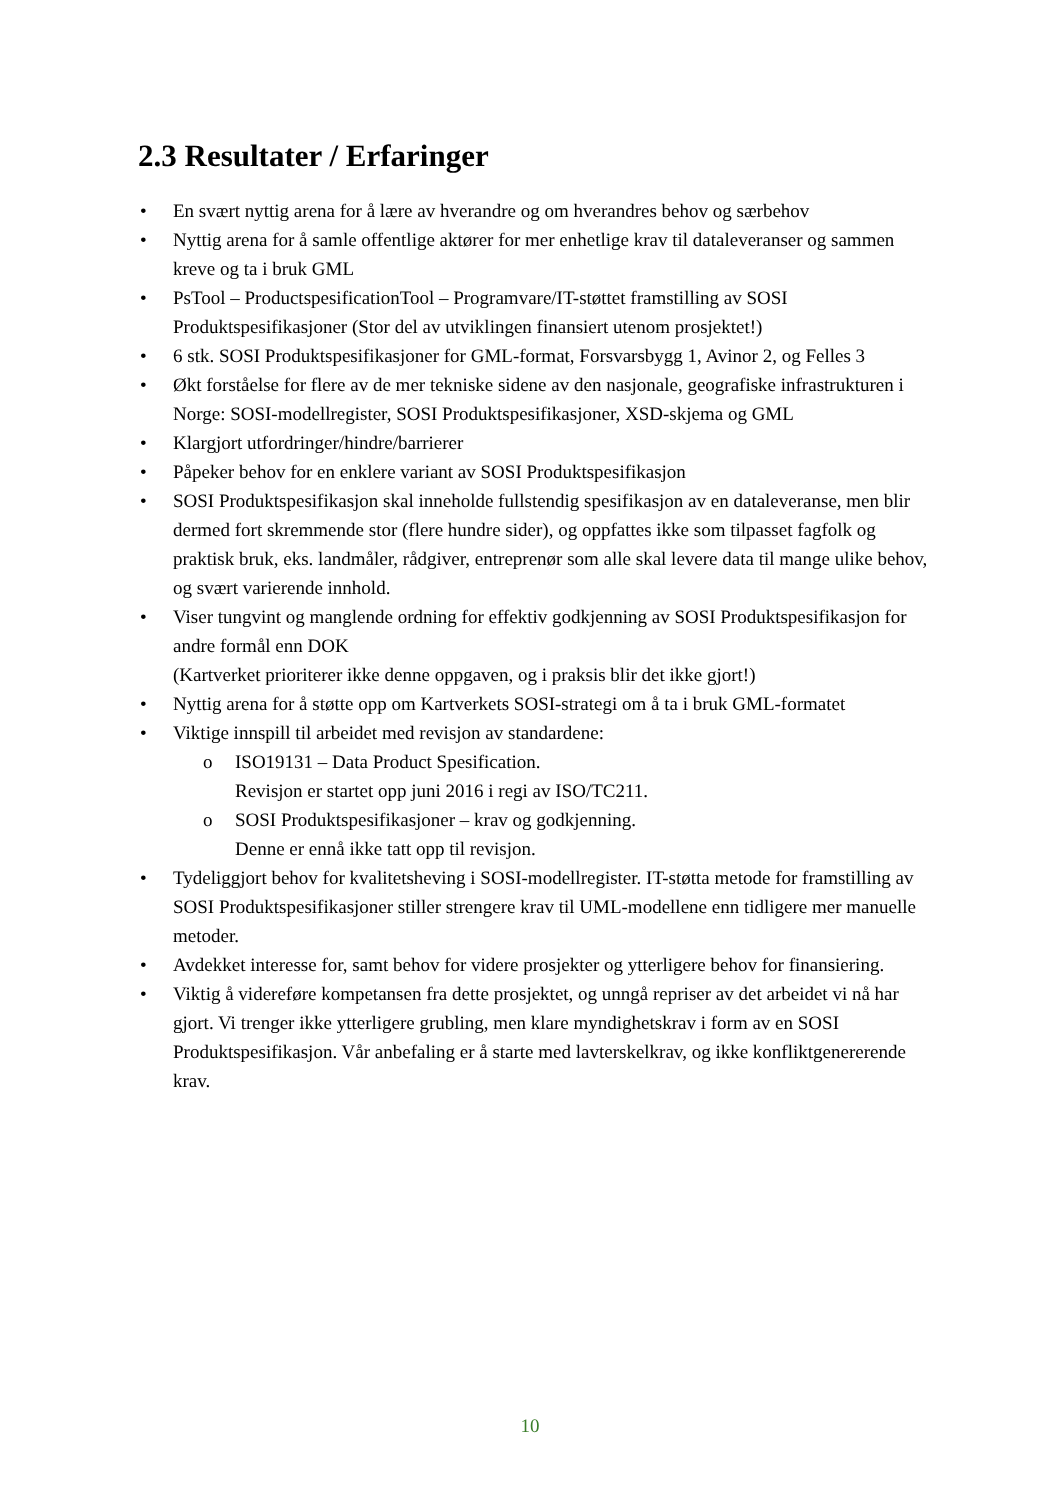2.3 Resultater / Erfaringer
• En svært nyttig arena for å lære av hverandre og om hverandres behov og særbehov
• Nyttig arena for å samle offentlige aktører for mer enhetlige krav til dataleveranser og sammen kreve og ta i bruk GML
• PsTool – ProductspesificationTool – Programvare/IT-støttet framstilling av SOSI Produktspesifikasjoner (Stor del av utviklingen finansiert utenom prosjektet!)
• 6 stk. SOSI Produktspesifikasjoner for GML-format, Forsvarsbygg 1, Avinor 2, og Felles 3
• Økt forståelse for flere av de mer tekniske sidene av den nasjonale, geografiske infrastrukturen i Norge: SOSI-modellregister, SOSI Produktspesifikasjoner, XSD-skjema og GML
• Klargjort utfordringer/hindre/barrierer
• Påpeker behov for en enklere variant av SOSI Produktspesifikasjon
• SOSI Produktspesifikasjon skal inneholde fullstendig spesifikasjon av en dataleveranse, men blir dermed fort skremmende stor (flere hundre sider), og oppfattes ikke som tilpasset fagfolk og praktisk bruk, eks. landmåler, rådgiver, entreprenør som alle skal levere data til mange ulike behov, og svært varierende innhold.
• Viser tungvint og manglende ordning for effektiv godkjenning av SOSI Produktspesifikasjon for andre formål enn DOK
(Kartverket prioriterer ikke denne oppgaven, og i praksis blir det ikke gjort!)
• Nyttig arena for å støtte opp om Kartverkets SOSI-strategi om å ta i bruk GML-formatet
• Viktige innspill til arbeidet med revisjon av standardene:
o ISO19131 – Data Product Spesification.
Revisjon er startet opp juni 2016 i regi av ISO/TC211.
o SOSI Produktspesifikasjoner – krav og godkjenning.
Denne er ennå ikke tatt opp til revisjon.
• Tydeliggjort behov for kvalitetsheving i SOSI-modellregister. IT-støtta metode for framstilling av SOSI Produktspesifikasjoner stiller strengere krav til UML-modellene enn tidligere mer manuelle metoder.
• Avdekket interesse for, samt behov for videre prosjekter og ytterligere behov for finansiering.
• Viktig å videreføre kompetansen fra dette prosjektet, og unngå repriser av det arbeidet vi nå har gjort. Vi trenger ikke ytterligere grubling, men klare myndighetskrav i form av en SOSI Produktspesifikasjon. Vår anbefaling er å starte med lavterskelkrav, og ikke konfliktgenererende krav.
10